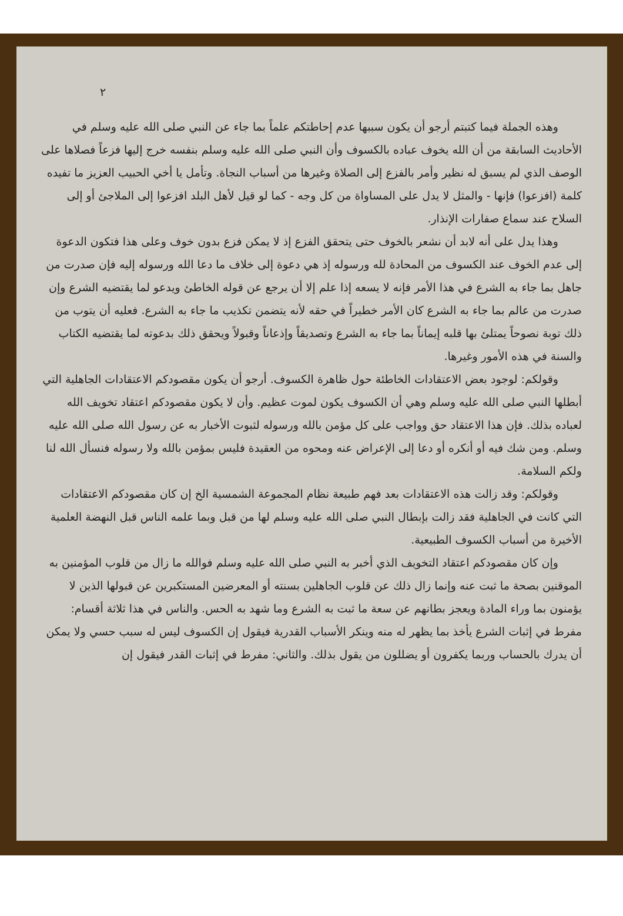٢
وهذه الجملة فيما كتبتم أرجو أن يكون سببها عدم إحاطتكم علماً بما جاء عن النبي صلى الله عليه وسلم في الأحاديث السابقة من أن الله يخوف عباده بالكسوف وأن النبي صلى الله عليه وسلم بنفسه خرج إليها فزعاً فصلاها على الوصف الذي لم يسبق له نظير وأمر بالفزع إلى الصلاة وغيرها من أسباب النجاة. وتأمل يا أخي الحبيب العزيز ما تفيده كلمة (افزعوا) فإنها - والمثل لا يدل على المساواة من كل وجه - كما لو قيل لأهل البلد افزعوا إلى الملاجئ أو إلى السلاح عند سماع صفارات الإنذار.
وهذا يدل على أنه لابد أن نشعر بالخوف حتى يتحقق الفزع إذ لا يمكن فزع بدون خوف وعلى هذا فتكون الدعوة إلى عدم الخوف عند الكسوف من المحادة لله ورسوله إذ هي دعوة إلى خلاف ما دعا الله ورسوله إليه فإن صدرت من جاهل بما جاء به الشرع في هذا الأمر فإنه لا يسعه إذا علم إلا أن يرجع عن قوله الخاطئ ويدعو لما يقتضيه الشرع وإن صدرت من عالم بما جاء به الشرع كان الأمر خطيراً في حقه لأنه يتضمن تكذيب ما جاء به الشرع. فعليه أن يتوب من ذلك توبة نصوحاً يمتلئ بها قلبه إيماناً بما جاء به الشرع وتصديقاً وإذعاناً وقبولاً ويحقق ذلك بدعوته لما يقتضيه الكتاب والسنة في هذه الأمور وغيرها.
وقولكم: لوجود بعض الاعتقادات الخاطئة حول ظاهرة الكسوف. أرجو أن يكون مقصودكم الاعتقادات الجاهلية التي أبطلها النبي صلى الله عليه وسلم وهي أن الكسوف يكون لموت عظيم. وأن لا يكون مقصودكم اعتقاد تخويف الله لعباده بذلك. فإن هذا الاعتقاد حق وواجب على كل مؤمن بالله ورسوله لثبوت الأخبار به عن رسول الله صلى الله عليه وسلم. ومن شك فيه أو أنكره أو دعا إلى الإعراض عنه ومحوه من العقيدة فليس بمؤمن بالله ولا رسوله فنسأل الله لنا ولكم السلامة.
وقولكم: وقد زالت هذه الاعتقادات بعد فهم طبيعة نظام المجموعة الشمسية الخ إن كان مقصودكم الاعتقادات التي كانت في الجاهلية فقد زالت بإبطال النبي صلى الله عليه وسلم لها من قبل وبما علمه الناس قبل النهضة العلمية الأخيرة من أسباب الكسوف الطبيعية.
وإن كان مقصودكم اعتقاد التخويف الذي أخبر به النبي صلى الله عليه وسلم فوالله ما زال من قلوب المؤمنين به الموقنين بصحة ما ثبت عنه وإنما زال ذلك عن قلوب الجاهلين بسنته أو المعرضين المستكبرين عن قبولها الذين لا يؤمنون بما وراء المادة ويعجز بطانهم عن سعة ما ثبت به الشرع وما شهد به الحس. والناس في هذا ثلاثة أقسام: مفرط في إثبات الشرع يأخذ بما يظهر له منه وينكر الأسباب القدرية فيقول إن الكسوف ليس له سبب حسي ولا يمكن أن يدرك بالحساب وربما يكفرون أو يضللون من يقول بذلك. والثاني: مفرط في إثبات القدر فيقول إن